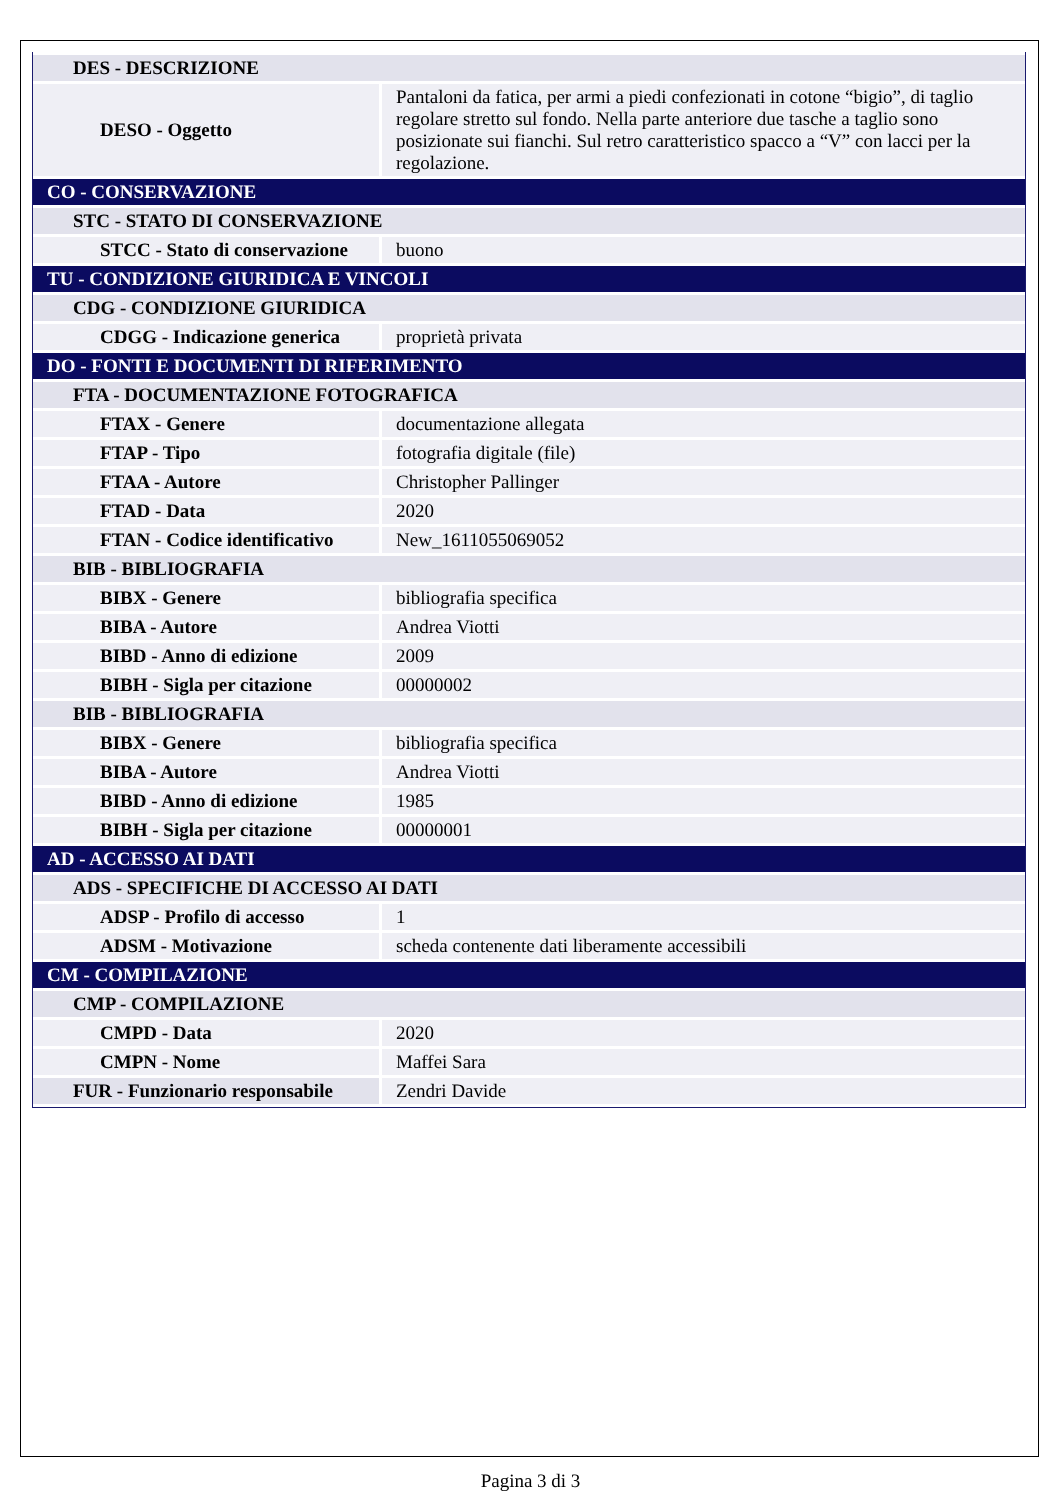| DES - DESCRIZIONE | |
| DESO - Oggetto | Pantaloni da fatica, per armi a piedi confezionati in cotone “bigio”, di taglio regolare stretto sul fondo. Nella parte anteriore due tasche a taglio sono posizionate sui fianchi. Sul retro caratteristico spacco a “V” con lacci per la regolazione. |
| CO - CONSERVAZIONE | |
| STC - STATO DI CONSERVAZIONE | |
| STCC - Stato di conservazione | buono |
| TU - CONDIZIONE GIURIDICA E VINCOLI | |
| CDG - CONDIZIONE GIURIDICA | |
| CDGG - Indicazione generica | proprietà privata |
| DO - FONTI E DOCUMENTI DI RIFERIMENTO | |
| FTA - DOCUMENTAZIONE FOTOGRAFICA | |
| FTAX - Genere | documentazione allegata |
| FTAP - Tipo | fotografia digitale (file) |
| FTAA - Autore | Christopher Pallinger |
| FTAD - Data | 2020 |
| FTAN - Codice identificativo | New_1611055069052 |
| BIB - BIBLIOGRAFIA | |
| BIBX - Genere | bibliografia specifica |
| BIBA - Autore | Andrea Viotti |
| BIBD - Anno di edizione | 2009 |
| BIBH - Sigla per citazione | 00000002 |
| BIB - BIBLIOGRAFIA | |
| BIBX - Genere | bibliografia specifica |
| BIBA - Autore | Andrea Viotti |
| BIBD - Anno di edizione | 1985 |
| BIBH - Sigla per citazione | 00000001 |
| AD - ACCESSO AI DATI | |
| ADS - SPECIFICHE DI ACCESSO AI DATI | |
| ADSP - Profilo di accesso | 1 |
| ADSM - Motivazione | scheda contenente dati liberamente accessibili |
| CM - COMPILAZIONE | |
| CMP - COMPILAZIONE | |
| CMPD - Data | 2020 |
| CMPN - Nome | Maffei Sara |
| FUR - Funzionario responsabile | Zendri Davide |
Pagina 3 di 3